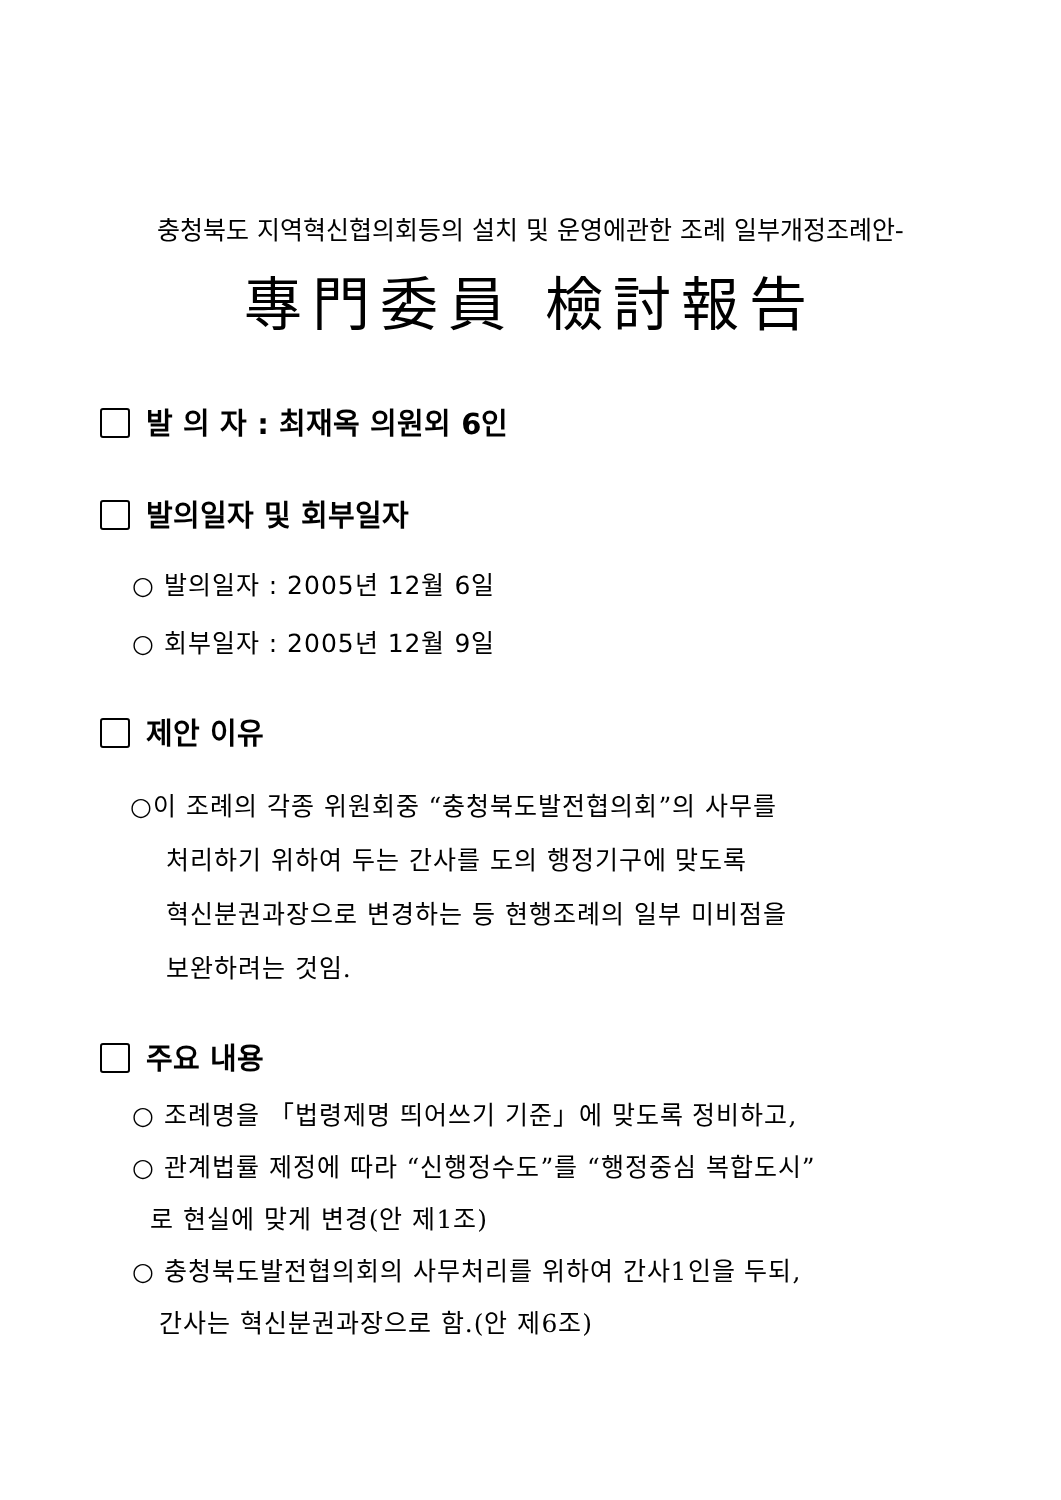충청북도 지역혁신협의회등의 설치 및 운영에관한 조례 일부개정조례안-
專門委員 檢討報告
발 의 자 : 최재옥 의원외 6인
발의일자 및 회부일자
○ 발의일자 : 2005년 12월 6일
○ 회부일자 : 2005년 12월 9일
제안 이유
○이 조례의 각종 위원회중 “충청북도발전협의회”의 사무를
처리하기 위하여 두는 간사를 도의 행정기구에 맞도록
혁신분권과장으로 변경하는 등 현행조례의 일부 미비점을
보완하려는 것임.
주요 내용
○ 조례명을 「법령제명 띄어쓰기 기준」에 맞도록 정비하고,
○ 관계법률 제정에 따라 “신행정수도”를 “행정중심 복합도시”
로 현실에 맞게 변경(안 제1조)
○ 충청북도발전협의회의 사무처리를 위하여 간사1인을 두되,
간사는 혁신분권과장으로 함.(안 제6조)